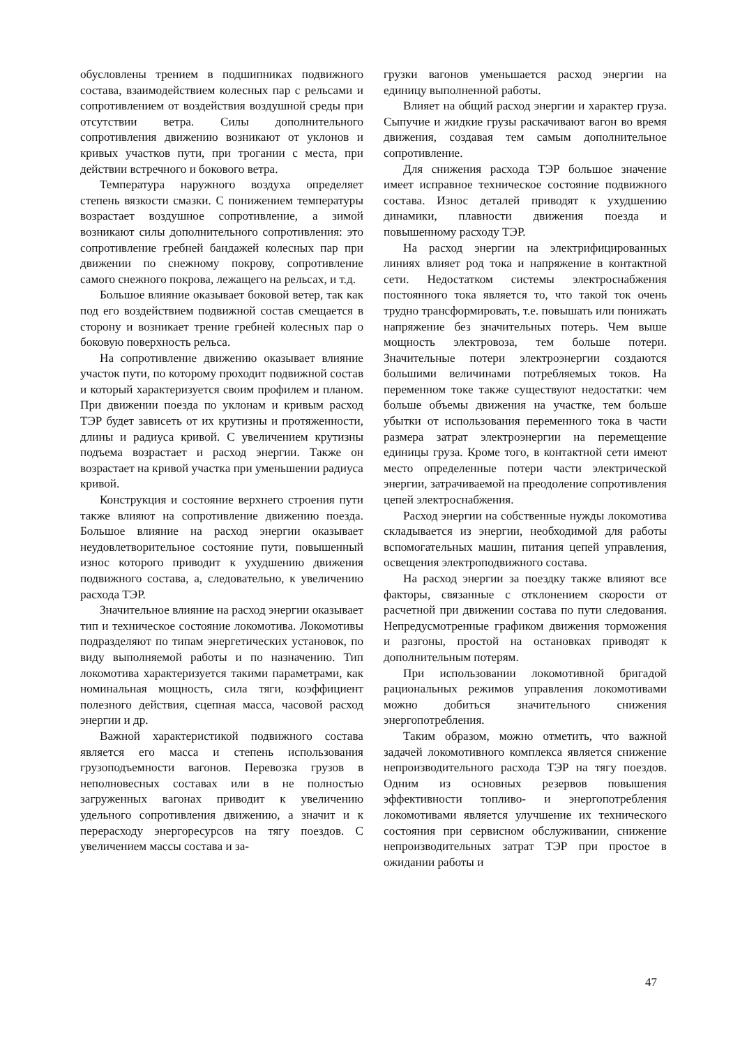обусловлены трением в подшипниках подвижного состава, взаимодействием колесных пар с рельсами и сопротивлением от воздействия воздушной среды при отсутствии ветра. Силы дополнительного сопротивления движению возникают от уклонов и кривых участков пути, при трогании с места, при действии встречного и бокового ветра.
Температура наружного воздуха определяет степень вязкости смазки. С понижением температуры возрастает воздушное сопротивление, а зимой возникают силы дополнительного сопротивления: это сопротивление гребней бандажей колесных пар при движении по снежному покрову, сопротивление самого снежного покрова, лежащего на рельсах, и т.д.
Большое влияние оказывает боковой ветер, так как под его воздействием подвижной состав смещается в сторону и возникает трение гребней колесных пар о боковую поверхность рельса.
На сопротивление движению оказывает влияние участок пути, по которому проходит подвижной состав и который характеризуется своим профилем и планом. При движении поезда по уклонам и кривым расход ТЭР будет зависеть от их крутизны и протяженности, длины и радиуса кривой. С увеличением крутизны подъема возрастает и расход энергии. Также он возрастает на кривой участка при уменьшении радиуса кривой.
Конструкция и состояние верхнего строения пути также влияют на сопротивление движению поезда. Большое влияние на расход энергии оказывает неудовлетворительное состояние пути, повышенный износ которого приводит к ухудшению движения подвижного состава, а, следовательно, к увеличению расхода ТЭР.
Значительное влияние на расход энергии оказывает тип и техническое состояние локомотива. Локомотивы подразделяют по типам энергетических установок, по виду выполняемой работы и по назначению. Тип локомотива характеризуется такими параметрами, как номинальная мощность, сила тяги, коэффициент полезного действия, сцепная масса, часовой расход энергии и др.
Важной характеристикой подвижного состава является его масса и степень использования грузоподъемности вагонов. Перевозка грузов в неполновесных составах или в не полностью загруженных вагонах приводит к увеличению удельного сопротивления движению, а значит и к перерасходу энергоресурсов на тягу поездов. С увеличением массы состава и за-
грузки вагонов уменьшается расход энергии на единицу выполненной работы.
Влияет на общий расход энергии и характер груза. Сыпучие и жидкие грузы раскачивают вагон во время движения, создавая тем самым дополнительное сопротивление.
Для снижения расхода ТЭР большое значение имеет исправное техническое состояние подвижного состава. Износ деталей приводят к ухудшению динамики, плавности движения поезда и повышенному расходу ТЭР.
На расход энергии на электрифицированных линиях влияет род тока и напряжение в контактной сети. Недостатком системы электроснабжения постоянного тока является то, что такой ток очень трудно трансформировать, т.е. повышать или понижать напряжение без значительных потерь. Чем выше мощность электровоза, тем больше потери. Значительные потери электроэнергии создаются большими величинами потребляемых токов. На переменном токе также существуют недостатки: чем больше объемы движения на участке, тем больше убытки от использования переменного тока в части размера затрат электроэнергии на перемещение единицы груза. Кроме того, в контактной сети имеют место определенные потери части электрической энергии, затрачиваемой на преодоление сопротивления цепей электроснабжения.
Расход энергии на собственные нужды локомотива складывается из энергии, необходимой для работы вспомогательных машин, питания цепей управления, освещения электроподвижного состава.
На расход энергии за поездку также влияют все факторы, связанные с отклонением скорости от расчетной при движении состава по пути следования. Непредусмотренные графиком движения торможения и разгоны, простой на остановках приводят к дополнительным потерям.
При использовании локомотивной бригадой рациональных режимов управления локомотивами можно добиться значительного снижения энергопотребления.
Таким образом, можно отметить, что важной задачей локомотивного комплекса является снижение непроизводительного расхода ТЭР на тягу поездов. Одним из основных резервов повышения эффективности топливо- и энергопотребления локомотивами является улучшение их технического состояния при сервисном обслуживании, снижение непроизводительных затрат ТЭР при простое в ожидании работы и
47